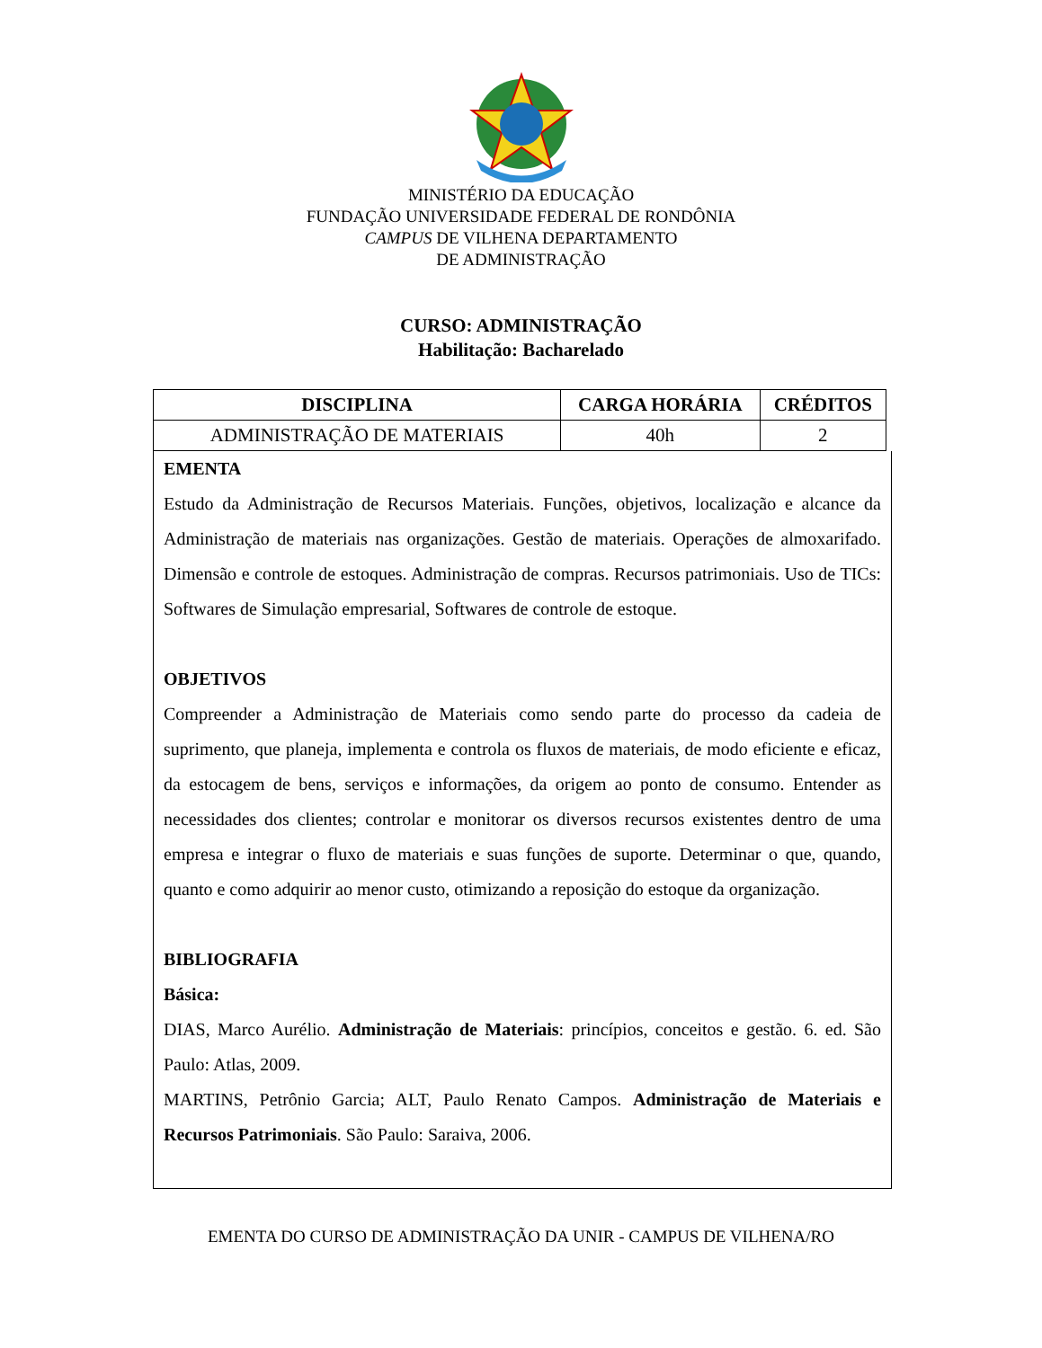MINISTÉRIO DA EDUCAÇÃO
FUNDAÇÃO UNIVERSIDADE FEDERAL DE RONDÔNIA
CAMPUS DE VILHENA DEPARTAMENTO
DE ADMINISTRAÇÃO
CURSO: ADMINISTRAÇÃO
Habilitação: Bacharelado
| DISCIPLINA | CARGA HORÁRIA | CRÉDITOS |
| --- | --- | --- |
| ADMINISTRAÇÃO DE MATERIAIS | 40h | 2 |
EMENTA
Estudo da Administração de Recursos Materiais. Funções, objetivos, localização e alcance da Administração de materiais nas organizações. Gestão de materiais. Operações de almoxarifado. Dimensão e controle de estoques. Administração de compras. Recursos patrimoniais. Uso de TICs: Softwares de Simulação empresarial, Softwares de controle de estoque.
OBJETIVOS
Compreender a Administração de Materiais como sendo parte do processo da cadeia de suprimento, que planeja, implementa e controla os fluxos de materiais, de modo eficiente e eficaz, da estocagem de bens, serviços e informações, da origem ao ponto de consumo. Entender as necessidades dos clientes; controlar e monitorar os diversos recursos existentes dentro de uma empresa e integrar o fluxo de materiais e suas funções de suporte. Determinar o que, quando, quanto e como adquirir ao menor custo, otimizando a reposição do estoque da organização.
BIBLIOGRAFIA
Básica:
DIAS, Marco Aurélio. Administração de Materiais: princípios, conceitos e gestão. 6. ed. São Paulo: Atlas, 2009.
MARTINS, Petrônio Garcia; ALT, Paulo Renato Campos. Administração de Materiais e Recursos Patrimoniais. São Paulo: Saraiva, 2006.
EMENTA DO CURSO DE ADMINISTRAÇÃO DA UNIR - CAMPUS DE VILHENA/RO